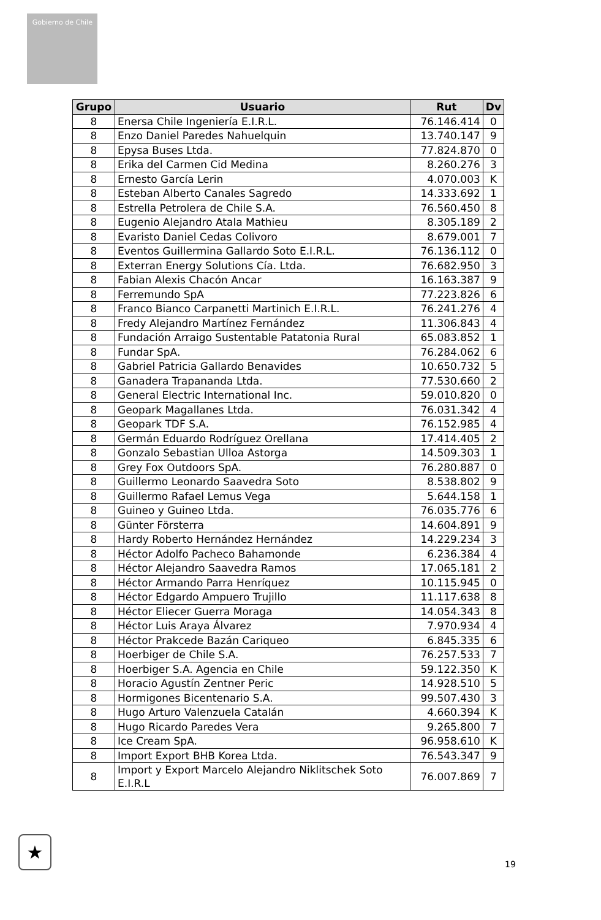Gobierno de Chile
| Grupo | Usuario | Rut | Dv |
| --- | --- | --- | --- |
| 8 | Enersa Chile Ingeniería E.I.R.L. | 76.146.414 | 0 |
| 8 | Enzo Daniel Paredes Nahuelquin | 13.740.147 | 9 |
| 8 | Epysa Buses Ltda. | 77.824.870 | 0 |
| 8 | Erika del Carmen Cid Medina | 8.260.276 | 3 |
| 8 | Ernesto García Lerin | 4.070.003 | K |
| 8 | Esteban Alberto Canales Sagredo | 14.333.692 | 1 |
| 8 | Estrella Petrolera de Chile S.A. | 76.560.450 | 8 |
| 8 | Eugenio Alejandro Atala Mathieu | 8.305.189 | 2 |
| 8 | Evaristo Daniel Cedas Colivoro | 8.679.001 | 7 |
| 8 | Eventos Guillermina Gallardo Soto E.I.R.L. | 76.136.112 | 0 |
| 8 | Exterran Energy Solutions Cía. Ltda. | 76.682.950 | 3 |
| 8 | Fabian Alexis Chacón Ancar | 16.163.387 | 9 |
| 8 | Ferremundo SpA | 77.223.826 | 6 |
| 8 | Franco Bianco Carpanetti Martinich E.I.R.L. | 76.241.276 | 4 |
| 8 | Fredy Alejandro Martínez Fernández | 11.306.843 | 4 |
| 8 | Fundación Arraigo Sustentable Patatonia Rural | 65.083.852 | 1 |
| 8 | Fundar SpA. | 76.284.062 | 6 |
| 8 | Gabriel Patricia Gallardo Benavides | 10.650.732 | 5 |
| 8 | Ganadera Trapananda Ltda. | 77.530.660 | 2 |
| 8 | General Electric International Inc. | 59.010.820 | 0 |
| 8 | Geopark Magallanes Ltda. | 76.031.342 | 4 |
| 8 | Geopark TDF S.A. | 76.152.985 | 4 |
| 8 | Germán Eduardo Rodríguez Orellana | 17.414.405 | 2 |
| 8 | Gonzalo Sebastian Ulloa Astorga | 14.509.303 | 1 |
| 8 | Grey Fox Outdoors SpA. | 76.280.887 | 0 |
| 8 | Guillermo Leonardo Saavedra Soto | 8.538.802 | 9 |
| 8 | Guillermo Rafael Lemus Vega | 5.644.158 | 1 |
| 8 | Guineo y Guineo Ltda. | 76.035.776 | 6 |
| 8 | Günter Försterra | 14.604.891 | 9 |
| 8 | Hardy Roberto Hernández Hernández | 14.229.234 | 3 |
| 8 | Héctor Adolfo Pacheco Bahamonde | 6.236.384 | 4 |
| 8 | Héctor Alejandro Saavedra Ramos | 17.065.181 | 2 |
| 8 | Héctor Armando Parra Henríquez | 10.115.945 | 0 |
| 8 | Héctor Edgardo Ampuero Trujillo | 11.117.638 | 8 |
| 8 | Héctor Eliecer Guerra Moraga | 14.054.343 | 8 |
| 8 | Héctor Luis Araya Álvarez | 7.970.934 | 4 |
| 8 | Héctor Prakcede Bazán Cariqueo | 6.845.335 | 6 |
| 8 | Hoerbiger de Chile S.A. | 76.257.533 | 7 |
| 8 | Hoerbiger S.A. Agencia en Chile | 59.122.350 | K |
| 8 | Horacio Agustín Zentner Peric | 14.928.510 | 5 |
| 8 | Hormigones Bicentenario S.A. | 99.507.430 | 3 |
| 8 | Hugo Arturo Valenzuela Catalán | 4.660.394 | K |
| 8 | Hugo Ricardo Paredes Vera | 9.265.800 | 7 |
| 8 | Ice Cream SpA. | 96.958.610 | K |
| 8 | Import Export BHB Korea Ltda. | 76.543.347 | 9 |
| 8 | Import y Export Marcelo Alejandro Niklitschek Soto E.I.R.L | 76.007.869 | 7 |
★
19